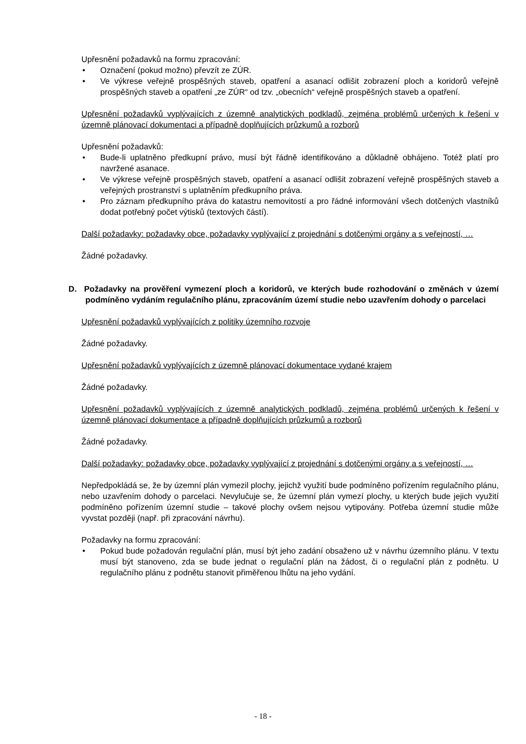Upřesnění požadavků na formu zpracování:
• Označení (pokud možno) převzít ze ZÚR.
• Ve výkrese veřejně prospěšných staveb, opatření a asanací odlišit zobrazení ploch a koridorů veřejně prospěšných staveb a opatření „ze ZÚR“ od tzv. „obecních“ veřejně prospěšných staveb a opatření.
Upřesnění požadavků vyplývajících z územně analytických podkladů, zejména problémů určených k řešení v územně plánovací dokumentaci a případně doplňujících průzkumů a rozborů
Upřesnění požadavků:
• Bude-li uplatněno předkupní právo, musí být řádně identifikováno a důkladně obhájeno. Totéž platí pro navržené asanace.
• Ve výkrese veřejně prospěšných staveb, opatření a asanací odlišit zobrazení veřejně prospěšných staveb a veřejných prostranství s uplatněním předkupního práva.
• Pro záznam předkupního práva do katastru nemovitostí a pro řádné informování všech dotčených vlastníků dodat potřebný počet výtisků (textových částí).
Další požadavky: požadavky obce, požadavky vyplývající z projednání s dotčenými orgány a s veřejností, …
Žádné požadavky.
D. Požadavky na prověření vymezení ploch a koridorů, ve kterých bude rozhodování o změnách v území podmíněno vydáním regulačního plánu, zpracováním území studie nebo uzavřením dohody o parcelaci
Upřesnění požadavků vyplývajících z politiky územního rozvoje
Žádné požadavky.
Upřesnění požadavků vyplývajících z územně plánovací dokumentace vydané krajem
Žádné požadavky.
Upřesnění požadavků vyplývajících z územně analytických podkladů, zejména problémů určených k řešení v územně plánovací dokumentace a případně doplňujících průzkumů a rozborů
Žádné požadavky.
Další požadavky: požadavky obce, požadavky vyplývající z projednání s dotčenými orgány a s veřejností, …
Nepředpokládá se, že by územní plán vymezil plochy, jejichž využití bude podmíněno pořízením regulačního plánu, nebo uzavřením dohody o parcelaci. Nevylučuje se, že územní plán vymezí plochy, u kterých bude jejich využití podmíněno pořízením územní studie – takové plochy ovšem nejsou vytipovány. Potřeba územní studie může vyvstat později (např. při zpracování návrhu).
Požadavky na formu zpracování:
• Pokud bude požadován regulační plán, musí být jeho zadání obsaženo už v návrhu územního plánu. V textu musí být stanoveno, zda se bude jednat o regulační plán na žádost, či o regulační plán z podnětu. U regulačního plánu z podnětu stanovit přiměřenou lhůtu na jeho vydání.
- 18 -